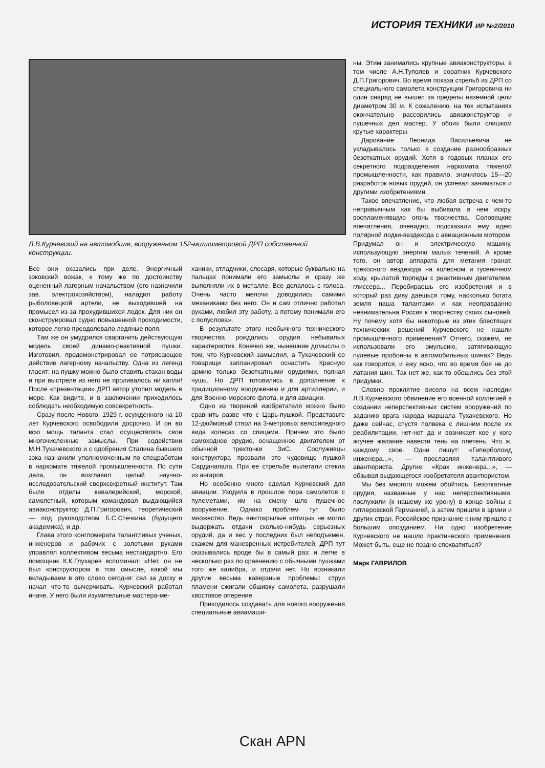ИСТОРИЯ ТЕХНИКИ ИР №2/2010
Л.В.Курчевский на автомобиле, вооруженном 152-миллиметровой ДРП собственной конструкции.
Все они оказались при деле. Энергичный зэковский вожак, к тому же по достоинству оцененный лагерным начальством (его назначили зав. электрохозяйством), наладил работу рыболовецкой артели, не выходившей на промысел из-за прохудившихся лодок. Для них он сконструировал судно повышенной проходимости, которое легко преодолевало ледяные поля.
Там же он умудрился сварганить действующую модель своей динамо-реактивной пушки. Изготовил, продемонстрировал ее потрясающее действие лагерному начальству. Одна из легенд гласит: на пушку можно было ставить стакан воды и при выстреле из него не проливалось ни капли! После «презентации» ДРП автор утопил модель в море. Как видите, и в заключении приходилось соблюдать необходимую совсекретность.
Сразу после Нового, 1929 г. осужденного на 10 лет Курчевского освободили досрочно. И он во всю мощь таланта стал осуществлять свои многочисленные замыслы. При содействии М.Н.Тухачевского и с одобрения Сталина бывшего зэка назначили уполномоченным по спецработам в наркомате тяжелой промышленности. По сути дела, он возглавил целый научно-исследовательский сверхсекретный институт. Там были отделы кавалерийский, морской, самолетный, которым командовал выдающийся авиаконструктор Д.П.Григорович, теоретический — под руководством Б.С.Стечкина (будущего академика), и др.
Глава этого конгломерата талантливых ученых, инженеров и рабочих с золотыми руками управлял коллективом весьма нестандартно. Его помощник К.К.Глухарев вспоминал: «Нет, он не был конструктором в том смысле, какой мы вкладываем в это слово сегодня: сел за доску и начал что-то вычерчивать. Курчевский работал иначе. У него были изумительные мастера-ме-
ханики, отладчики, слесаря, которые буквально на пальцах понимали его замыслы и сразу же выполняли их в металле. Все делалось с голоса. Очень часто мелочи доводились самими механиками без него. Он и сам отлично работал руками, любил эту работу, а потому понимали его с полуслова».
В результате этого необычного технического творчества рождались орудия небывалых характеристик. Конечно же, нынешние домыслы о том, что Курчевский замыслил, а Тухачевский со товарищи запланировал оснастить Красную армию только безоткатными орудиями, полная чушь. Но ДРП готовились в дополнение к традиционному вооружению и для артиллерии, и для Военно-морского флота, и для авиации.
Одно из творений изобретателя можно было сравнить разве что с Царь-пушкой. Представьте 12-дюймовый ствол на 3-метровых велосипедного вида колесах со спицами. Причем это было самоходное орудие, оснащенное двигателем от обычной трехтонки ЗиС. Сослуживцы конструктора прозвали это чудовище пушкой Сарданапала. При ее стрельбе вылетали стекла из ангаров.
Но особенно много сделал Курчевский для авиации. Уходила в прошлое пора самолетов с пулеметами, им на смену шло пушечное вооружение. Однако проблем тут было множество. Ведь винтокрылые «птицы» не могли выдержать отдачи сколько-нибудь серьезных орудий, да и вес у последних был неподъемен, скажем для маневренных истребителей. ДРП тут оказывались вроде бы в самый раз: и легче в несколько раз по сравнению с обычными пушками того же калибра, и отдачи нет. Но возникали другие весьма каверзные проблемы: струи пламени сжигали обшивку самолета, разрушали хвостовое оперение.
Приходилось создавать для нового вооружения специальные авиамаши-
ны. Этим занимались крупные авиаконструкторы, в том числе А.Н.Туполев и соратник Курчевского Д.П.Григорович. Во время показа стрельб из ДРП со специального самолета конструкции Григоровича ни один снаряд не вышел за пределы наземной цели диаметром 30 м. К сожалению, на тех испытаниях окончательно рассорились авиаконструктор и пушечных дел мастер. У обоих были слишком крутые характеры.
Дарование Леонида Васильевича не укладывалось только в создание разнообразных безоткатных орудий. Хотя в годовых планах его секретного подразделения наркомата тяжелой промышленности, как правило, значилось 15—20 разработок новых орудий, он успевал заниматься и другими изобретениями.
Такое впечатление, что любая встреча с чем-то непривычным как бы выбивала в нем искру, воспламенявшую огонь творчества. Соловецкие впечатления, очевидно, подсказали ему идею полярной лодки-вездехода с авиационным мотором. Придумал он и электрическую машину, использующую энергию малых течений. А кроме того, он автор аппарата для метания гранат, трехосного вездехода на колесном и гусеничном ходу, крылатой торпеды с реактивным двигателем, глиссера... Перебираешь его изобретения и в который раз диву даешься тому, насколько богата земля наша талантами и как неоправданно невнимательна Россия к творчеству своих сыновей. Ну почему хотя бы некоторые из этих блестящих технических решений Курчевского не нашли промышленного применения? Отчего, скажем, не использовали его эмульсию, затягивающую пулевые пробоины в автомобильных шинах? Ведь как говорится, и ежу ясно, что во время боя не до латания шин. Так нет же, как-то обошлись без этой придумки.
Словно проклятие висело на всем наследии Л.В.Курчевского обвинение его военной коллегией в создании неперспективных систем вооружений по заданию врага народа маршала Тухачевского. Но даже сейчас, спустя полвека с лишним после их реабилитации, нет-нет да и возникает кое у кого жгучее желание навести тень на плетень. Что ж, каждому свое. Одни пишут: «Гиперболоид инженера...», — прославляя талантливого авантюриста. Другие: «Крах инженера...», — обзывая выдающегося изобретателя авантюристом.
Мы без многого можем обойтись. Безоткатные орудия, названные у нас неперспективными, послужили (к нашему же урону) в конце войны с гитлеровской Германией, а затем пришли в армии и других стран. Российское признание к ним пришло с большим опозданием. Ни одно изобретение Курчевского не нашло практического применения. Может быть, еще не поздно спохватиться?
Марк ГАВРИЛОВ
Скан APN